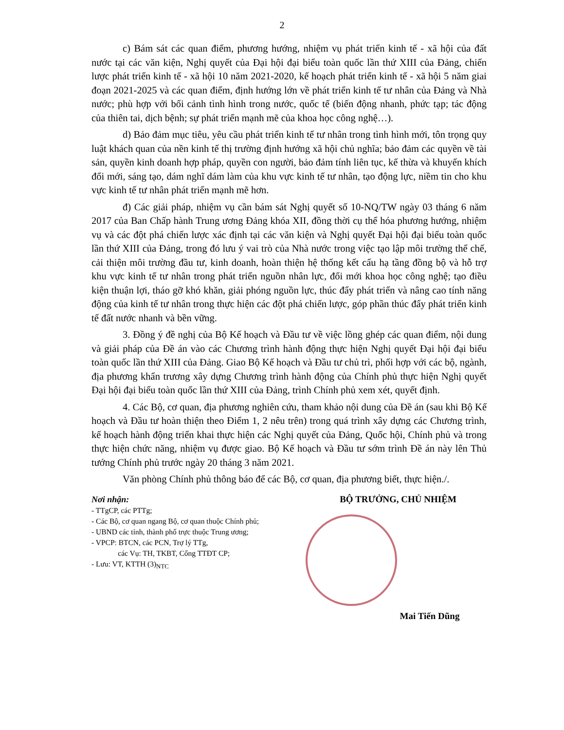2
c) Bám sát các quan điểm, phương hướng, nhiệm vụ phát triển kinh tế - xã hội của đất nước tại các văn kiện, Nghị quyết của Đại hội đại biểu toàn quốc lần thứ XIII của Đảng, chiến lược phát triển kinh tế - xã hội 10 năm 2021-2020, kế hoạch phát triển kinh tế - xã hội 5 năm giai đoạn 2021-2025 và các quan điểm, định hướng lớn về phát triển kinh tế tư nhân của Đảng và Nhà nước; phù hợp với bối cảnh tình hình trong nước, quốc tế (biến động nhanh, phức tạp; tác động của thiên tai, dịch bệnh; sự phát triển mạnh mẽ của khoa học công nghệ…).
d) Bảo đảm mục tiêu, yêu cầu phát triển kinh tế tư nhân trong tình hình mới, tôn trọng quy luật khách quan của nền kinh tế thị trường định hướng xã hội chủ nghĩa; bảo đảm các quyền về tài sản, quyền kinh doanh hợp pháp, quyền con người, bảo đảm tính liên tục, kế thừa và khuyến khích đổi mới, sáng tạo, dám nghĩ dám làm của khu vực kinh tế tư nhân, tạo động lực, niềm tin cho khu vực kinh tế tư nhân phát triển mạnh mẽ hơn.
đ) Các giải pháp, nhiệm vụ cần bám sát Nghị quyết số 10-NQ/TW ngày 03 tháng 6 năm 2017 của Ban Chấp hành Trung ương Đảng khóa XII, đồng thời cụ thể hóa phương hướng, nhiệm vụ và các đột phá chiến lược xác định tại các văn kiện và Nghị quyết Đại hội đại biểu toàn quốc lần thứ XIII của Đảng, trong đó lưu ý vai trò của Nhà nước trong việc tạo lập môi trường thể chế, cải thiện môi trường đầu tư, kinh doanh, hoàn thiện hệ thống kết cấu hạ tầng đồng bộ và hỗ trợ khu vực kinh tế tư nhân trong phát triển nguồn nhân lực, đổi mới khoa học công nghệ; tạo điều kiện thuận lợi, tháo gỡ khó khăn, giải phóng nguồn lực, thúc đẩy phát triển và nâng cao tính năng động của kinh tế tư nhân trong thực hiện các đột phá chiến lược, góp phần thúc đẩy phát triển kinh tế đất nước nhanh và bền vững.
3. Đồng ý đề nghị của Bộ Kế hoạch và Đầu tư về việc lồng ghép các quan điểm, nội dung và giải pháp của Đề án vào các Chương trình hành động thực hiện Nghị quyết Đại hội đại biểu toàn quốc lần thứ XIII của Đảng. Giao Bộ Kế hoạch và Đầu tư chủ trì, phối hợp với các bộ, ngành, địa phương khẩn trương xây dựng Chương trình hành động của Chính phủ thực hiện Nghị quyết Đại hội đại biểu toàn quốc lần thứ XIII của Đảng, trình Chính phủ xem xét, quyết định.
4. Các Bộ, cơ quan, địa phương nghiên cứu, tham khảo nội dung của Đề án (sau khi Bộ Kế hoạch và Đầu tư hoàn thiện theo Điểm 1, 2 nêu trên) trong quá trình xây dựng các Chương trình, kế hoạch hành động triển khai thực hiện các Nghị quyết của Đảng, Quốc hội, Chính phủ và trong thực hiện chức năng, nhiệm vụ được giao. Bộ Kế hoạch và Đầu tư sớm trình Đề án này lên Thủ tướng Chính phủ trước ngày 20 tháng 3 năm 2021.
Văn phòng Chính phủ thông báo để các Bộ, cơ quan, địa phương biết, thực hiện./.
Nơi nhận:
- TTgCP, các PTTg;
- Các Bộ, cơ quan ngang Bộ, cơ quan thuộc Chính phủ;
- UBND các tỉnh, thành phố trực thuộc Trung ương;
- VPCP: BTCN, các PCN, Trợ lý TTg,
các Vụ: TH, TKBT, Cổng TTĐT CP;
- Lưu: VT, KTTH (3)<sub>NTC</sub>
BỘ TRƯỞNG, CHỦ NHIỆM
Mai Tiến Dũng